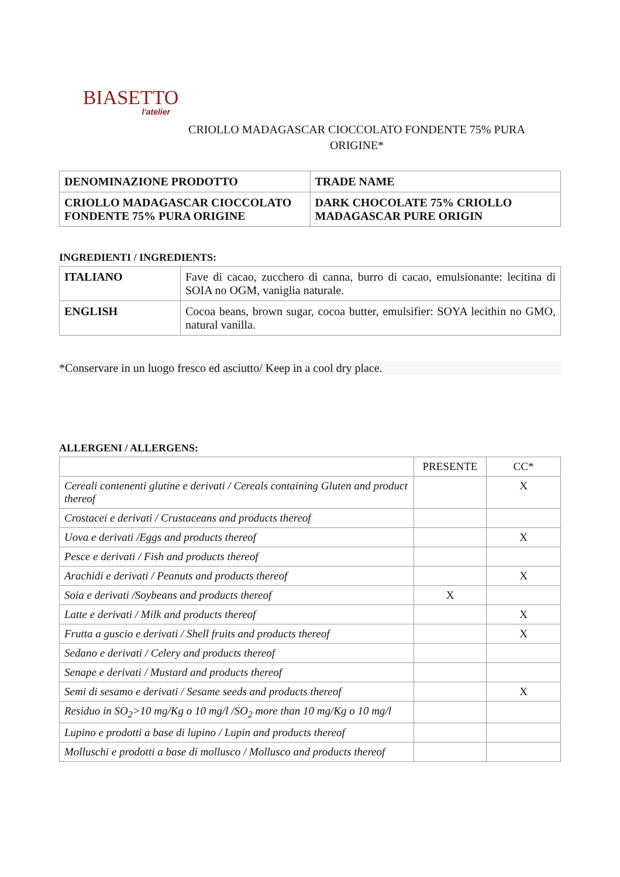BIASETTO
l'atelier
CRIOLLO MADAGASCAR CIOCCOLATO FONDENTE 75% PURA
ORIGINE*
| DENOMINAZIONE PRODOTTO | TRADE NAME |
| CRIOLLO MADAGASCAR CIOCCOLATO FONDENTE 75% PURA ORIGINE | DARK CHOCOLATE 75% CRIOLLO MADAGASCAR PURE ORIGIN |
INGREDIENTI / INGREDIENTS:
| ITALIANO | Fave di cacao, zucchero di canna, burro di cacao, emulsionante: lecitina di SOIA no OGM, vaniglia naturale. |
| ENGLISH | Cocoa beans, brown sugar, cocoa butter, emulsifier: SOYA lecithin no GMO, natural vanilla. |
*Conservare in un luogo fresco ed asciutto/ Keep in a cool dry place.
ALLERGENI / ALLERGENS:
| | PRESENTE | CC* |
| Cereali contenenti glutine e derivati / Cereals containing Gluten and product thereof | | X |
| Crostacei e derivati / Crustaceans and products thereof | | |
| Uova e derivati /Eggs and products thereof | | X |
| Pesce e derivati / Fish and products thereof | | |
| Arachidi e derivati / Peanuts and products thereof | | X |
| Soia e derivati /Soybeans and products thereof | X | |
| Latte e derivati / Milk and products thereof | | X |
| Frutta a guscio e derivati / Shell fruits and products thereof | | X |
| Sedano e derivati / Celery and products thereof | | |
| Senape e derivati / Mustard and products thereof | | |
| Semi di sesamo e derivati / Sesame seeds and products thereof | | X |
| Residuo in SO<sub>2</sub>>10 mg/Kg o 10 mg/l /SO<sub>2</sub> more than 10 mg/Kg o 10 mg/l | | |
| Lupino e prodotti a base di lupino / Lupin and products thereof | | |
| Molluschi e prodotti a base di mollusco / Mollusco and products thereof | | |